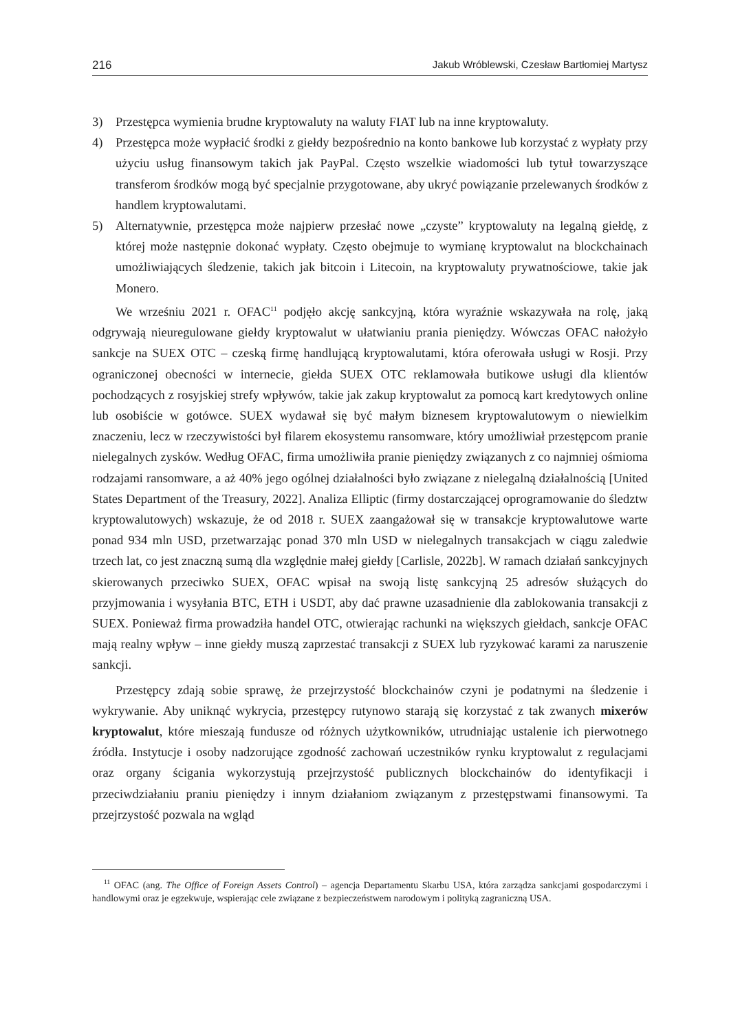216 Jakub Wróblewski, Czesław Bartłomiej Martysz
3) Przestępca wymienia brudne kryptowaluty na waluty FIAT lub na inne kryptowaluty.
4) Przestępca może wypłacić środki z giełdy bezpośrednio na konto bankowe lub korzystać z wypłaty przy użyciu usług finansowym takich jak PayPal. Często wszelkie wiadomości lub tytuł towarzyszące transferom środków mogą być specjalnie przygotowane, aby ukryć powiązanie przelewanych środków z handlem kryptowalutami.
5) Alternatywnie, przestępca może najpierw przesłać nowe „czyste” kryptowaluty na legalną giełdę, z której może następnie dokonać wypłaty. Często obejmuje to wymianę kryptowalut na blockchainach umożliwiających śledzenie, takich jak bitcoin i Litecoin, na kryptowaluty prywatnościowe, takie jak Monero.
We wrześniu 2021 r. OFAC<sup>11</sup> podjęło akcję sankcyjną, która wyraźnie wskazywała na rolę, jaką odgrywają nieuregulowane giełdy kryptowalut w ułatwianiu prania pieniędzy. Wówczas OFAC nałożyło sankcje na SUEX OTC – czeską firmę handlującą kryptowalutami, która oferowała usługi w Rosji. Przy ograniczonej obecności w internecie, giełda SUEX OTC reklamowała butikowe usługi dla klientów pochodzących z rosyjskiej strefy wpływów, takie jak zakup kryptowalut za pomocą kart kredytowych online lub osobiście w gotówce. SUEX wydawał się być małym biznesem kryptowalutowym o niewielkim znaczeniu, lecz w rzeczywistości był filarem ekosystemu ransomware, który umożliwiał przestępcom pranie nielegalnych zysków. Według OFAC, firma umożliwiła pranie pieniędzy związanych z co najmniej ośmioma rodzajami ransomware, a aż 40% jego ogólnej działalności było związane z nielegalną działalnością [United States Department of the Treasury, 2022]. Analiza Elliptic (firmy dostarczającej oprogramowanie do śledztw kryptowalutowych) wskazuje, że od 2018 r. SUEX zaangażował się w transakcje kryptowalutowe warte ponad 934 mln USD, przetwarzając ponad 370 mln USD w nielegalnych transakcjach w ciągu zaledwie trzech lat, co jest znaczną sumą dla względnie małej giełdy [Carlisle, 2022b]. W ramach działań sankcyjnych skierowanych przeciwko SUEX, OFAC wpisał na swoją listę sankcyjną 25 adresów służących do przyjmowania i wysyłania BTC, ETH i USDT, aby dać prawne uzasadnienie dla zablokowania transakcji z SUEX. Ponieważ firma prowadziła handel OTC, otwierając rachunki na większych giełdach, sankcje OFAC mają realny wpływ – inne giełdy muszą zaprzestać transakcji z SUEX lub ryzykować karami za naruszenie sankcji.
Przestępcy zdają sobie sprawę, że przejrzystość blockchainów czyni je podatnymi na śledzenie i wykrywanie. Aby uniknąć wykrycia, przestępcy rutynowo starają się korzystać z tak zwanych mixerów kryptowalut, które mieszają fundusze od różnych użytkowników, utrudniając ustalenie ich pierwotnego źródła. Instytucje i osoby nadzorujące zgodność zachowań uczestników rynku kryptowalut z regulacjami oraz organy ścigania wykorzystują przejrzystość publicznych blockchainów do identyfikacji i przeciwdziałaniu praniu pieniędzy i innym działaniom związanym z przestępstwami finansowymi. Ta przejrzystość pozwala na wgląd
<sup>11</sup> OFAC (ang. The Office of Foreign Assets Control) – agencja Departamentu Skarbu USA, która zarządza sankcjami gospodarczymi i handlowymi oraz je egzekwuje, wspierając cele związane z bezpieczeństwem narodowym i polityką zagraniczną USA.